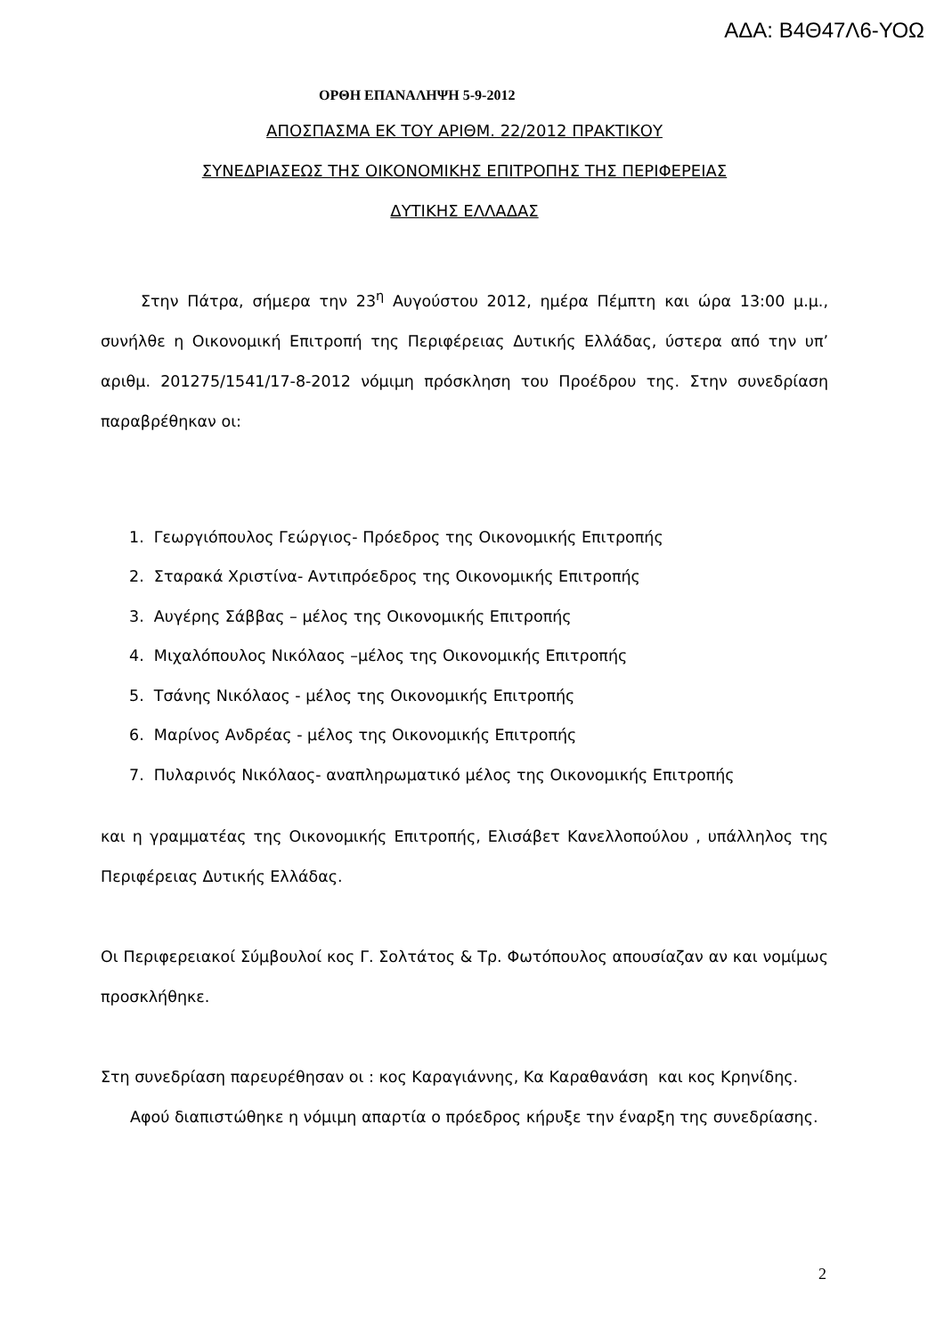ΑΔΑ: Β4Θ47Λ6-ΥΟΩ
ΟΡΘΗ ΕΠΑΝΑΛΗΨΗ 5-9-2012
ΑΠΟΣΠΑΣΜΑ ΕΚ ΤΟΥ ΑΡΙΘΜ. 22/2012 ΠΡΑΚΤΙΚΟΥ
ΣΥΝΕΔΡΙΑΣΕΩΣ ΤΗΣ ΟΙΚΟΝΟΜΙΚΗΣ ΕΠΙΤΡΟΠΗΣ ΤΗΣ ΠΕΡΙΦΕΡΕΙΑΣ
ΔΥΤΙΚΗΣ ΕΛΛΑΔΑΣ
Στην Πάτρα, σήμερα την 23<sup>η</sup> Αυγούστου 2012, ημέρα Πέμπτη και ώρα 13:00 μ.μ., συνήλθε η Οικονομική Επιτροπή της Περιφέρειας Δυτικής Ελλάδας, ύστερα από την υπ’ αριθμ. 201275/1541/17-8-2012 νόμιμη πρόσκληση του Προέδρου της. Στην συνεδρίαση παραβρέθηκαν οι:
1. Γεωργιόπουλος Γεώργιος- Πρόεδρος της Οικονομικής Επιτροπής
2. Σταρακά Χριστίνα- Αντιπρόεδρος της Οικονομικής Επιτροπής
3. Αυγέρης Σάββας – μέλος της Οικονομικής Επιτροπής
4. Μιχαλόπουλος Νικόλαος –μέλος της Οικονομικής Επιτροπής
5. Τσάνης Νικόλαος - μέλος της Οικονομικής Επιτροπής
6. Μαρίνος Ανδρέας - μέλος της Οικονομικής Επιτροπής
7. Πυλαρινός Νικόλαος- αναπληρωματικό μέλος της Οικονομικής Επιτροπής
και η γραμματέας της Οικονομικής Επιτροπής, Ελισάβετ Κανελλοπούλου , υπάλληλος της Περιφέρειας Δυτικής Ελλάδας.
Οι Περιφερειακοί Σύμβουλοί κος Γ. Σολτάτος & Τρ. Φωτόπουλος απουσίαζαν αν και νομίμως προσκλήθηκε.
Στη συνεδρίαση παρευρέθησαν οι : κος Καραγιάννης, Κα Καραθανάση και κος Κρηνίδης.
Αφού διαπιστώθηκε η νόμιμη απαρτία ο πρόεδρος κήρυξε την έναρξη της συνεδρίασης.
2